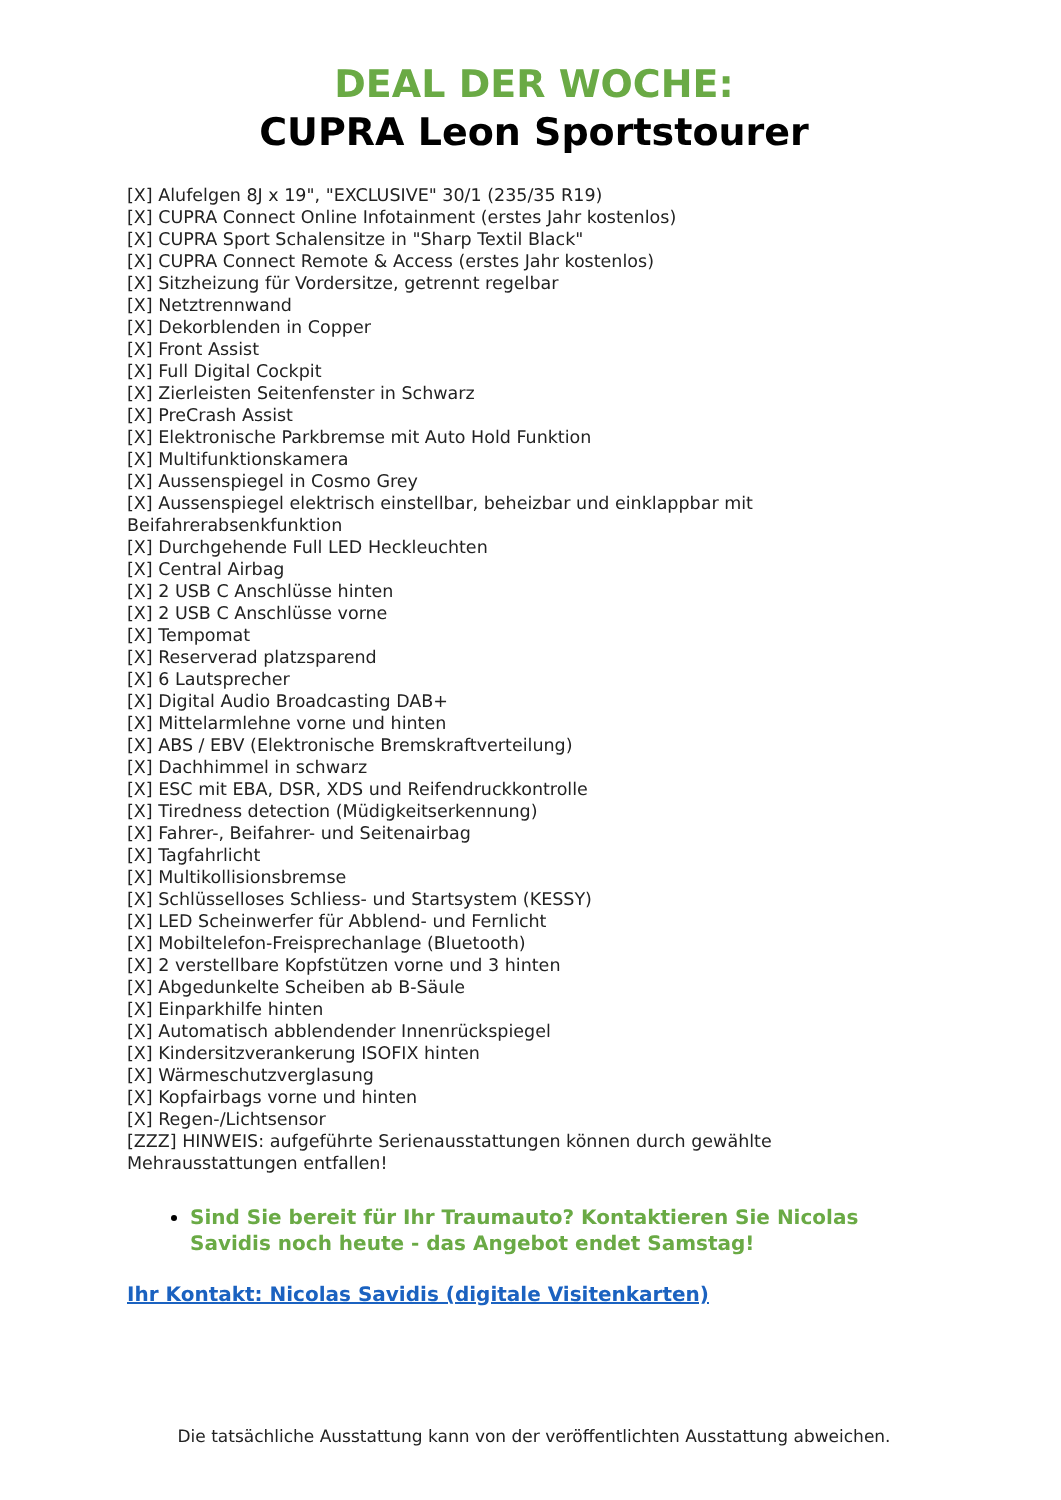DEAL DER WOCHE:
CUPRA Leon Sportstourer
[X] Alufelgen 8J x 19", "EXCLUSIVE" 30/1 (235/35 R19)
[X] CUPRA Connect Online Infotainment (erstes Jahr kostenlos)
[X] CUPRA Sport Schalensitze in "Sharp Textil Black"
[X] CUPRA Connect Remote & Access (erstes Jahr kostenlos)
[X] Sitzheizung für Vordersitze, getrennt regelbar
[X] Netztrennwand
[X] Dekorblenden in Copper
[X] Front Assist
[X] Full Digital Cockpit
[X] Zierleisten Seitenfenster in Schwarz
[X] PreCrash Assist
[X] Elektronische Parkbremse mit Auto Hold Funktion
[X] Multifunktionskamera
[X] Aussenspiegel in Cosmo Grey
[X] Aussenspiegel elektrisch einstellbar, beheizbar und einklappbar mit
Beifahrerabsenkfunktion
[X] Durchgehende Full LED Heckleuchten
[X] Central Airbag
[X] 2 USB C Anschlüsse hinten
[X] 2 USB C Anschlüsse vorne
[X] Tempomat
[X] Reserverad platzsparend
[X] 6 Lautsprecher
[X] Digital Audio Broadcasting DAB+
[X] Mittelarmlehne vorne und hinten
[X] ABS / EBV (Elektronische Bremskraftverteilung)
[X] Dachhimmel in schwarz
[X] ESC mit EBA, DSR, XDS und Reifendruckkontrolle
[X] Tiredness detection (Müdigkeitserkennung)
[X] Fahrer-, Beifahrer- und Seitenairbag
[X] Tagfahrlicht
[X] Multikollisionsbremse
[X] Schlüsselloses Schliess- und Startsystem (KESSY)
[X] LED Scheinwerfer für Abblend- und Fernlicht
[X] Mobiltelefon-Freisprechanlage (Bluetooth)
[X] 2 verstellbare Kopfstützen vorne und 3 hinten
[X] Abgedunkelte Scheiben ab B-Säule
[X] Einparkhilfe hinten
[X] Automatisch abblendender Innenrückspiegel
[X] Kindersitzverankerung ISOFIX hinten
[X] Wärmeschutzverglasung
[X] Kopfairbags vorne und hinten
[X] Regen-/Lichtsensor
[ZZZ] HINWEIS: aufgeführte Serienausstattungen können durch gewählte Mehrausstattungen entfallen!
Sind Sie bereit für Ihr Traumauto? Kontaktieren Sie Nicolas Savidis noch heute - das Angebot endet Samstag!
Ihr Kontakt: Nicolas Savidis (digitale Visitenkarten)
Die tatsächliche Ausstattung kann von der veröffentlichten Ausstattung abweichen.